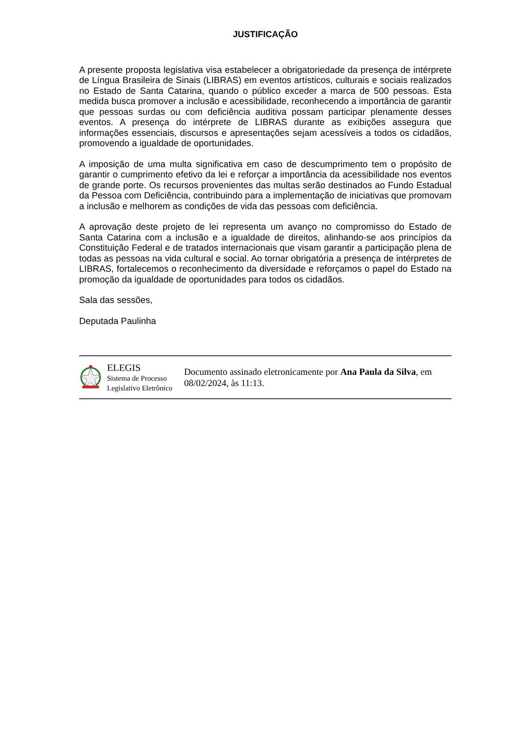JUSTIFICAÇÃO
A presente proposta legislativa visa estabelecer a obrigatoriedade da presença de intérprete de Língua Brasileira de Sinais (LIBRAS) em eventos artísticos, culturais e sociais realizados no Estado de Santa Catarina, quando o público exceder a marca de 500 pessoas. Esta medida busca promover a inclusão e acessibilidade, reconhecendo a importância de garantir que pessoas surdas ou com deficiência auditiva possam participar plenamente desses eventos. A presença do intérprete de LIBRAS durante as exibições assegura que informações essenciais, discursos e apresentações sejam acessíveis a todos os cidadãos, promovendo a igualdade de oportunidades.
A imposição de uma multa significativa em caso de descumprimento tem o propósito de garantir o cumprimento efetivo da lei e reforçar a importância da acessibilidade nos eventos de grande porte. Os recursos provenientes das multas serão destinados ao Fundo Estadual da Pessoa com Deficiência, contribuindo para a implementação de iniciativas que promovam a inclusão e melhorem as condições de vida das pessoas com deficiência.
A aprovação deste projeto de lei representa um avanço no compromisso do Estado de Santa Catarina com a inclusão e a igualdade de direitos, alinhando-se aos princípios da Constituição Federal e de tratados internacionais que visam garantir a participação plena de todas as pessoas na vida cultural e social. Ao tornar obrigatória a presença de intérpretes de LIBRAS, fortalecemos o reconhecimento da diversidade e reforçamos o papel do Estado na promoção da igualdade de oportunidades para todos os cidadãos.
Sala das sessões,
Deputada Paulinha
ELEGIS
Sistema de Processo
Legislativo Eletrônico
Documento assinado eletronicamente por Ana Paula da Silva, em 08/02/2024, às 11:13.